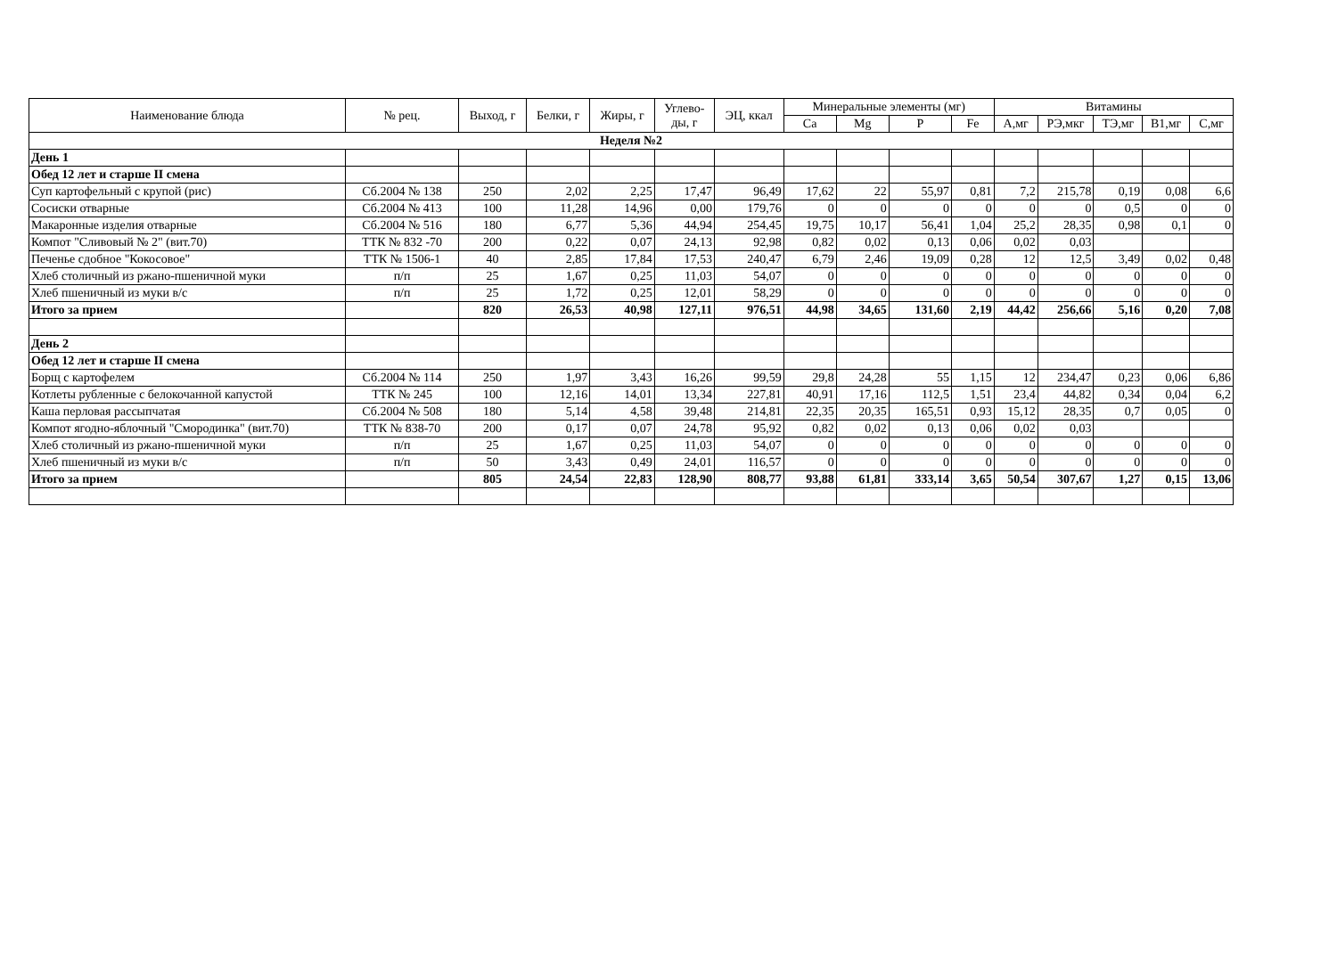| Наименование блюда | № рец. | Выход, г | Белки, г | Жиры, г | Углево- ды, г | ЭЦ, ккал | Минеральные элементы (мг) | | | | Витамины | | | | |
| --- | --- | --- | --- | --- | --- | --- | --- | --- | --- | --- | --- | --- | --- | --- | --- |
| | | | | | | | Ca | Mg | P | Fe | А,мг | РЭ,мкг | ТЭ,мг | В1,мг | С,мг |
| Неделя №2 | | | | | | | | | | | | | | | |
| День 1 | | | | | | | | | | | | | | | |
| Обед 12 лет и старше II смена | | | | | | | | | | | | | | | |
| Суп картофельный с крупой (рис) | Сб.2004 № 138 | 250 | 2,02 | 2,25 | 17,47 | 96,49 | 17,62 | 22 | 55,97 | 0,81 | 7,2 | 215,78 | 0,19 | 0,08 | 6,6 |
| Сосиски отварные | Сб.2004 № 413 | 100 | 11,28 | 14,96 | 0,00 | 179,76 | 0 | 0 | 0 | 0 | 0 | 0 | 0,5 | 0 | 0 |
| Макаронные изделия отварные | Сб.2004 № 516 | 180 | 6,77 | 5,36 | 44,94 | 254,45 | 19,75 | 10,17 | 56,41 | 1,04 | 25,2 | 28,35 | 0,98 | 0,1 | 0 |
| Компот "Сливовый № 2" (вит.70) | ТТК № 832 -70 | 200 | 0,22 | 0,07 | 24,13 | 92,98 | 0,82 | 0,02 | 0,13 | 0,06 | 0,02 | 0,03 | | | |
| Печенье сдобное "Кокосовое" | ТТК № 1506-1 | 40 | 2,85 | 17,84 | 17,53 | 240,47 | 6,79 | 2,46 | 19,09 | 0,28 | 12 | 12,5 | 3,49 | 0,02 | 0,48 |
| Хлеб столичный из ржано-пшеничной муки | п/п | 25 | 1,67 | 0,25 | 11,03 | 54,07 | 0 | 0 | 0 | 0 | 0 | 0 | 0 | 0 | 0 |
| Хлеб пшеничный из муки в/с | п/п | 25 | 1,72 | 0,25 | 12,01 | 58,29 | 0 | 0 | 0 | 0 | 0 | 0 | 0 | 0 | 0 |
| Итого за прием | | 820 | 26,53 | 40,98 | 127,11 | 976,51 | 44,98 | 34,65 | 131,60 | 2,19 | 44,42 | 256,66 | 5,16 | 0,20 | 7,08 |
| День 2 | | | | | | | | | | | | | | | |
| Обед 12 лет и старше II смена | | | | | | | | | | | | | | | |
| Борщ с картофелем | Сб.2004 № 114 | 250 | 1,97 | 3,43 | 16,26 | 99,59 | 29,8 | 24,28 | 55 | 1,15 | 12 | 234,47 | 0,23 | 0,06 | 6,86 |
| Котлеты рубленные с белокочанной капустой | ТТК № 245 | 100 | 12,16 | 14,01 | 13,34 | 227,81 | 40,91 | 17,16 | 112,5 | 1,51 | 23,4 | 44,82 | 0,34 | 0,04 | 6,2 |
| Каша перловая рассыпчатая | Сб.2004 № 508 | 180 | 5,14 | 4,58 | 39,48 | 214,81 | 22,35 | 20,35 | 165,51 | 0,93 | 15,12 | 28,35 | 0,7 | 0,05 | 0 |
| Компот ягодно-яблочный "Смородинка" (вит.70) | ТТК № 838-70 | 200 | 0,17 | 0,07 | 24,78 | 95,92 | 0,82 | 0,02 | 0,13 | 0,06 | 0,02 | 0,03 | | | |
| Хлеб столичный из ржано-пшеничной муки | п/п | 25 | 1,67 | 0,25 | 11,03 | 54,07 | 0 | 0 | 0 | 0 | 0 | 0 | 0 | 0 | 0 |
| Хлеб пшеничный из муки в/с | п/п | 50 | 3,43 | 0,49 | 24,01 | 116,57 | 0 | 0 | 0 | 0 | 0 | 0 | 0 | 0 | 0 |
| Итого за прием | | 805 | 24,54 | 22,83 | 128,90 | 808,77 | 93,88 | 61,81 | 333,14 | 3,65 | 50,54 | 307,67 | 1,27 | 0,15 | 13,06 |